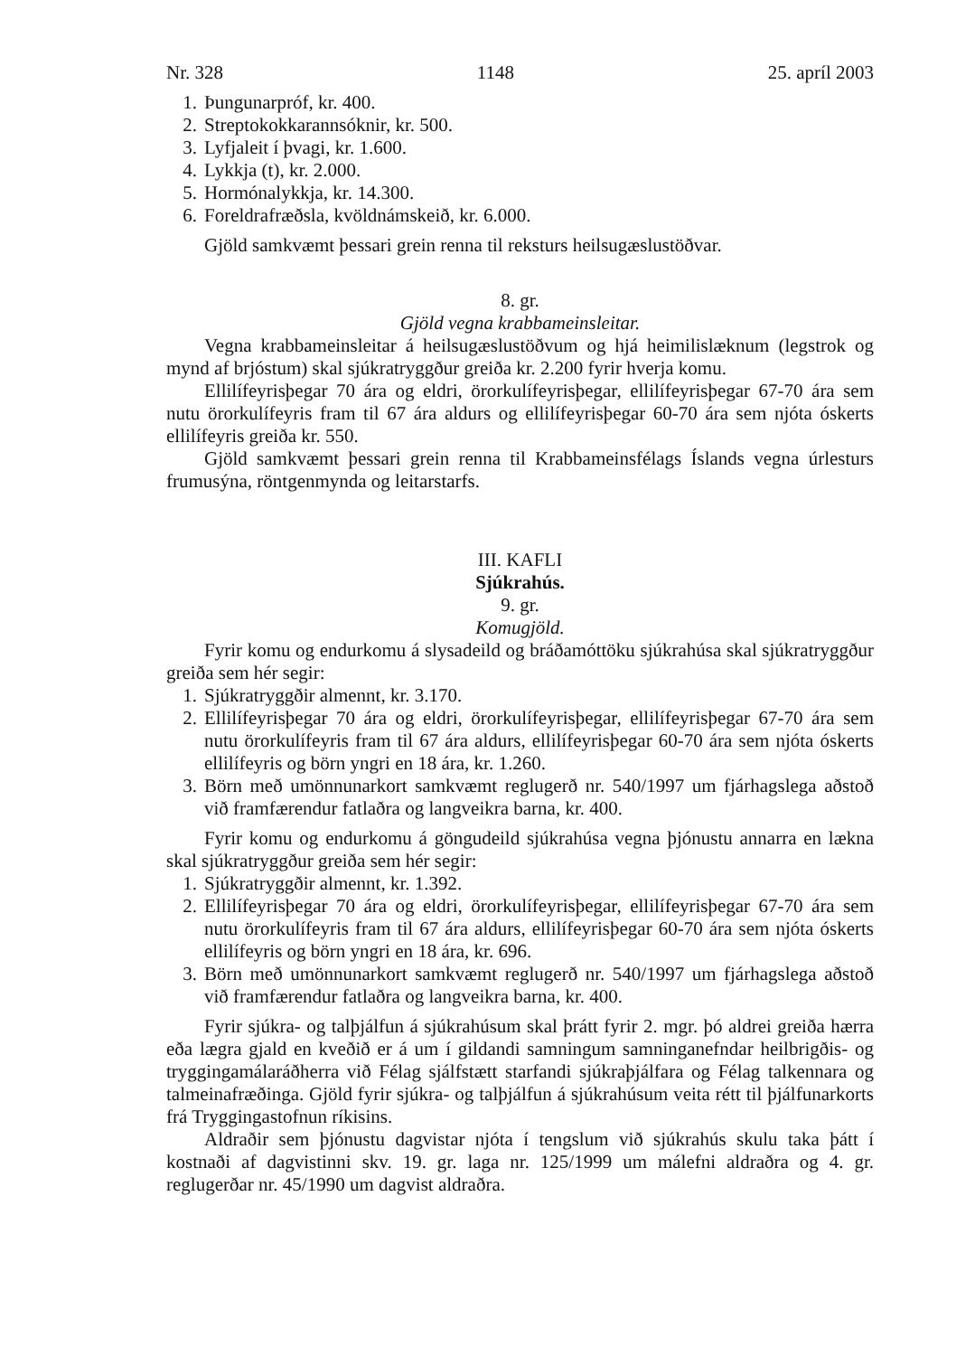Nr. 328 1148 25. apríl 2003
1. Þungunarpróf, kr. 400.
2. Streptokokkarannsóknir, kr. 500.
3. Lyfjaleit í þvagi, kr. 1.600.
4. Lykkja (t), kr. 2.000.
5. Hormónalykkja, kr. 14.300.
6. Foreldrafræðsla, kvöldnámskeið, kr. 6.000.
Gjöld samkvæmt þessari grein renna til reksturs heilsugæslustöðvar.
8. gr.
Gjöld vegna krabbameinsleitar.
Vegna krabbameinsleitar á heilsugæslustöðvum og hjá heimilislæknum (legstrok og mynd af brjóstum) skal sjúkratryggður greiða kr. 2.200 fyrir hverja komu.
Ellilífeyrisþegar 70 ára og eldri, örorkulífeyrisþegar, ellilífeyrisþegar 67-70 ára sem nutu örorkulífeyris fram til 67 ára aldurs og ellilífeyrisþegar 60-70 ára sem njóta óskerts ellilífeyris greiða kr. 550.
Gjöld samkvæmt þessari grein renna til Krabbameinsfélags Íslands vegna úrlesturs frumusýna, röntgenmynda og leitarstarfs.
III. KAFLI
Sjúkrahús.
9. gr.
Komugjöld.
Fyrir komu og endurkomu á slysadeild og bráðamóttöku sjúkrahúsa skal sjúkratryggður greiða sem hér segir:
1. Sjúkratryggðir almennt, kr. 3.170.
2. Ellilífeyrisþegar 70 ára og eldri, örorkulífeyrisþegar, ellilífeyrisþegar 67-70 ára sem nutu örorkulífeyris fram til 67 ára aldurs, ellilífeyrisþegar 60-70 ára sem njóta óskerts ellilífeyris og börn yngri en 18 ára, kr. 1.260.
3. Börn með umönnunarkort samkvæmt reglugerð nr. 540/1997 um fjárhagslega aðstoð við framfærendur fatlaðra og langveikra barna, kr. 400.
Fyrir komu og endurkomu á göngudeild sjúkrahúsa vegna þjónustu annarra en lækna skal sjúkratryggður greiða sem hér segir:
1. Sjúkratryggðir almennt, kr. 1.392.
2. Ellilífeyrisþegar 70 ára og eldri, örorkulífeyrisþegar, ellilífeyrisþegar 67-70 ára sem nutu örorkulífeyris fram til 67 ára aldurs, ellilífeyrisþegar 60-70 ára sem njóta óskerts ellilífeyris og börn yngri en 18 ára, kr. 696.
3. Börn með umönnunarkort samkvæmt reglugerð nr. 540/1997 um fjárhagslega aðstoð við framfærendur fatlaðra og langveikra barna, kr. 400.
Fyrir sjúkra- og talþjálfun á sjúkrahúsum skal þrátt fyrir 2. mgr. þó aldrei greiða hærra eða lægra gjald en kveðið er á um í gildandi samningum samninganefndar heilbrigðis- og tryggingamálaráðherra við Félag sjálfstætt starfandi sjúkraþjálfara og Félag talkennara og talmeinafræðinga. Gjöld fyrir sjúkra- og talþjálfun á sjúkrahúsum veita rétt til þjálfunarkorts frá Tryggingastofnun ríkisins.
Aldraðir sem þjónustu dagvistar njóta í tengslum við sjúkrahús skulu taka þátt í kostnaði af dagvistinni skv. 19. gr. laga nr. 125/1999 um málefni aldraðra og 4. gr. reglugerðar nr. 45/1990 um dagvist aldraðra.